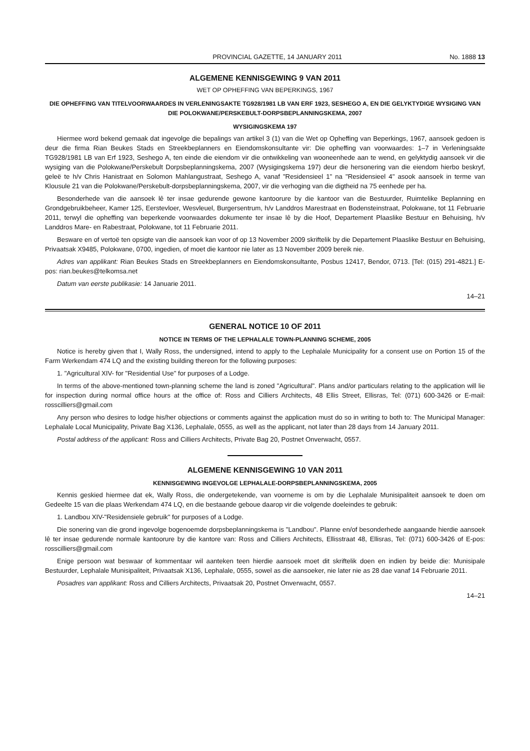PROVINCIAL GAZETTE, 14 JANUARY 2011 No. 1888 13
ALGEMENE KENNISGEWING 9 VAN 2011
WET OP OPHEFFING VAN BEPERKINGS, 1967
DIE OPHEFFING VAN TITELVOORWAARDES IN VERLENINGSAKTE TG928/1981 LB VAN ERF 1923, SESHEGO A, EN DIE GELYKTYDIGE WYSIGING VAN DIE POLOKWANE/PERSKEBULT-DORPSBEPLANNINGSKEMA, 2007
WYSIGINGSKEMA 197
Hiermee word bekend gemaak dat ingevolge die bepalings van artikel 3 (1) van die Wet op Opheffing van Beperkings, 1967, aansoek gedoen is deur die firma Rian Beukes Stads en Streekbeplanners en Eiendomskonsultante vir: Die opheffing van voorwaardes: 1–7 in Verleningsakte TG928/1981 LB van Erf 1923, Seshego A, ten einde die eiendom vir die ontwikkeling van wooneenhede aan te wend, en gelyktydig aansoek vir die wysiging van die Polokwane/Perskebult Dorpsbeplanningskema, 2007 (Wysigingskema 197) deur die hersonering van die eiendom hierbo beskryf, geleë te h/v Chris Hanistraat en Solomon Mahlangustraat, Seshego A, vanaf "Residensieel 1" na "Residensieel 4" asook aansoek in terme van Klousule 21 van die Polokwane/Perskebult-dorpsbeplanningskema, 2007, vir die verhoging van die digtheid na 75 eenhede per ha.
Besonderhede van die aansoek lê ter insae gedurende gewone kantoorure by die kantoor van die Bestuurder, Ruimtelike Beplanning en Grondgebruikbeheer, Kamer 125, Eerstevloer, Wesvleuel, Burgersentrum, h/v Landdros Marestraat en Bodensteinstraat, Polokwane, tot 11 Februarie 2011, terwyl die opheffing van beperkende voorwaardes dokumente ter insae lê by die Hoof, Departement Plaaslike Bestuur en Behuising, h/v Landdros Mare- en Rabestraat, Polokwane, tot 11 Februarie 2011.
Besware en of vertoë ten opsigte van die aansoek kan voor of op 13 November 2009 skriftelik by die Departement Plaaslike Bestuur en Behuising, Privaatsak X9485, Polokwane, 0700, ingedien, of moet die kantoor nie later as 13 November 2009 bereik nie.
Adres van applikant: Rian Beukes Stads en Streekbeplanners en Eiendomskonsultante, Posbus 12417, Bendor, 0713. [Tel: (015) 291-4821.] E-pos: rian.beukes@telkomsa.net
Datum van eerste publikasie: 14 Januarie 2011.
14–21
GENERAL NOTICE 10 OF 2011
NOTICE IN TERMS OF THE LEPHALALE TOWN-PLANNING SCHEME, 2005
Notice is hereby given that I, Wally Ross, the undersigned, intend to apply to the Lephalale Municipality for a consent use on Portion 15 of the Farm Werkendam 474 LQ and the existing building thereon for the following purposes:
1. "Agricultural XIV- for "Residential Use" for purposes of a Lodge.
In terms of the above-mentioned town-planning scheme the land is zoned "Agricultural". Plans and/or particulars relating to the application will lie for inspection during normal office hours at the office of: Ross and Cilliers Architects, 48 Ellis Street, Ellisras, Tel: (071) 600-3426 or E-mail: rosscilliers@gmail.com
Any person who desires to lodge his/her objections or comments against the application must do so in writing to both to: The Municipal Manager: Lephalale Local Municipality, Private Bag X136, Lephalale, 0555, as well as the applicant, not later than 28 days from 14 January 2011.
Postal address of the applicant: Ross and Cilliers Architects, Private Bag 20, Postnet Onverwacht, 0557.
ALGEMENE KENNISGEWING 10 VAN 2011
KENNISGEWING INGEVOLGE LEPHALALE-DORPSBEPLANNINGSKEMA, 2005
Kennis geskied hiermee dat ek, Wally Ross, die ondergetekende, van voorneme is om by die Lephalale Munisipaliteit aansoek te doen om Gedeelte 15 van die plaas Werkendam 474 LQ, en die bestaande geboue daarop vir die volgende doeleindes te gebruik:
1. Landbou XIV-"Residensiele gebruik" for purposes of a Lodge.
Die sonering van die grond ingevolge bogenoemde dorpsbeplanningskema is "Landbou". Planne en/of besonderhede aangaande hierdie aansoek lê ter insae gedurende normale kantoorure by die kantore van: Ross and Cilliers Architects, Ellisstraat 48, Ellisras, Tel: (071) 600-3426 of E-pos: rosscilliers@gmail.com
Enige persoon wat beswaar of kommentaar wil aanteken teen hierdie aansoek moet dit skriftelik doen en indien by beide die: Munisipale Bestuurder, Lephalale Munisipaliteit, Privaatsak X136, Lephalale, 0555, sowel as die aansoeker, nie later nie as 28 dae vanaf 14 Februarie 2011.
Posadres van applikant: Ross and Cilliers Architects, Privaatsak 20, Postnet Onverwacht, 0557.
14–21